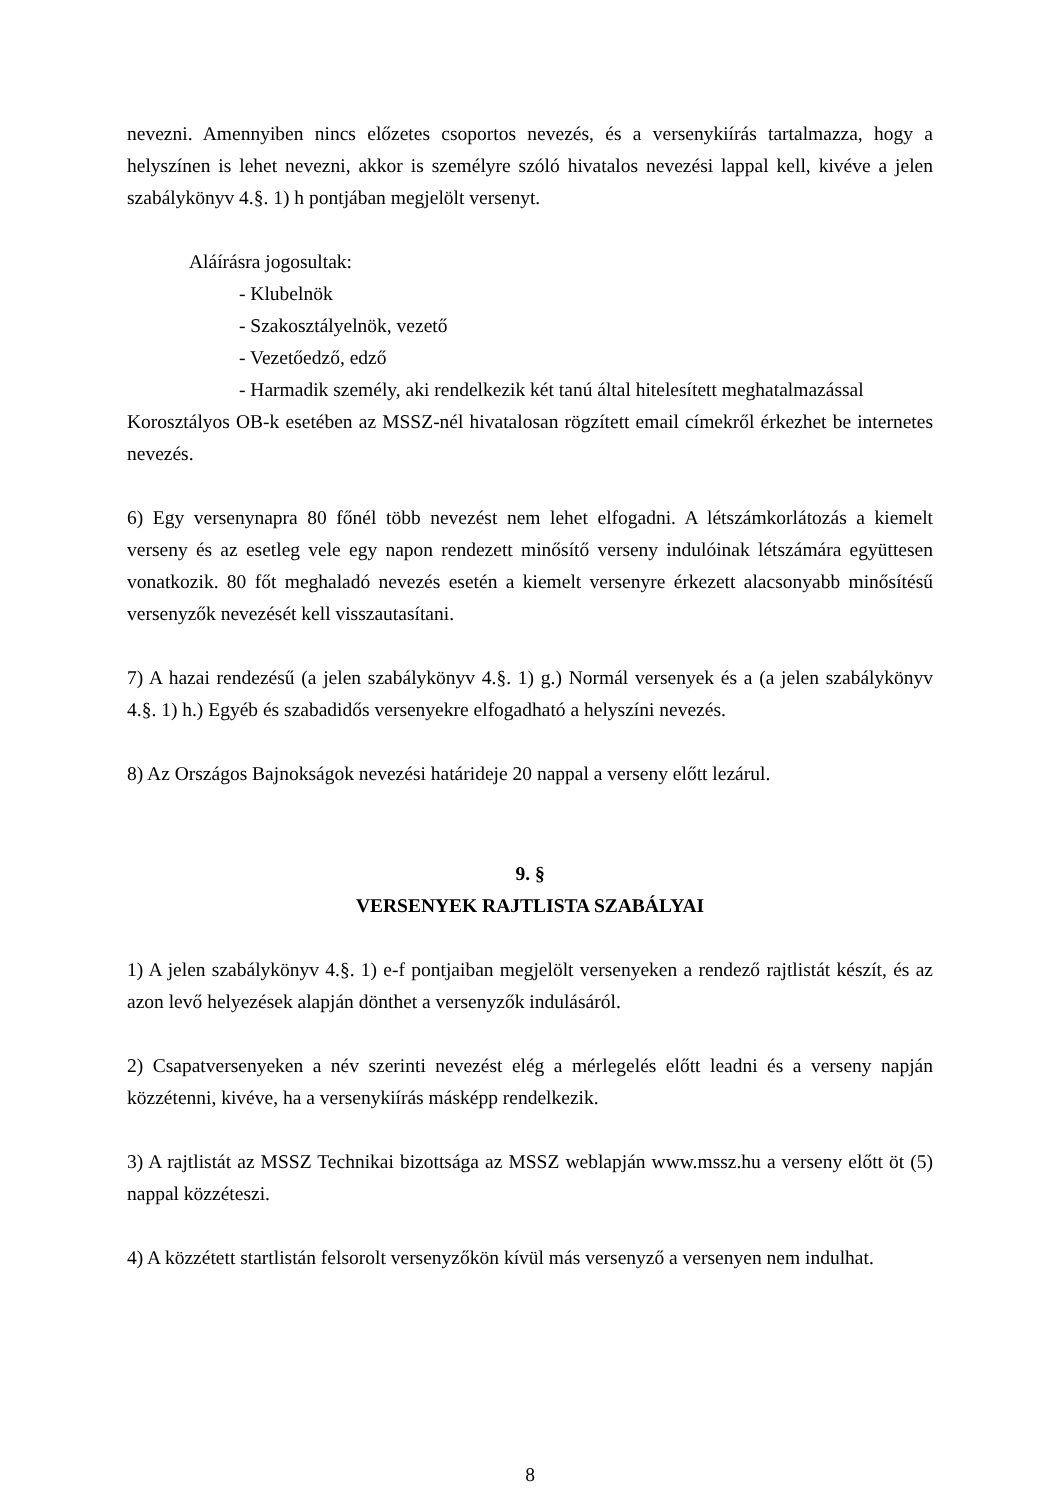nevezni. Amennyiben nincs előzetes csoportos nevezés, és a versenykiírás tartalmazza, hogy a helyszínen is lehet nevezni, akkor is személyre szóló hivatalos nevezési lappal kell, kivéve a jelen szabálykönyv 4.§. 1) h pontjában megjelölt versenyt.
Aláírásra jogosultak:
- Klubelnök
- Szakosztályelnök, vezető
- Vezetőedző, edző
- Harmadik személy, aki rendelkezik két tanú által hitelesített meghatalmazással
Korosztályos OB-k esetében az MSSZ-nél hivatalosan rögzített email címekről érkezhet be internetes nevezés.
6) Egy versenynapra 80 főnél több nevezést nem lehet elfogadni. A létszámkorlátozás a kiemelt verseny és az esetleg vele egy napon rendezett minősítő verseny indulóinak létszámára együttesen vonatkozik. 80 főt meghaladó nevezés esetén a kiemelt versenyre érkezett alacsonyabb minősítésű versenyzők nevezését kell visszautasítani.
7) A hazai rendezésű (a jelen szabálykönyv 4.§. 1) g.) Normál versenyek és a (a jelen szabálykönyv 4.§. 1) h.) Egyéb és szabadidős versenyekre elfogadható a helyszíni nevezés.
8) Az Országos Bajnokságok nevezési határideje 20 nappal a verseny előtt lezárul.
9. §
VERSENYEK RAJTLISTA SZABÁLYAI
1) A jelen szabálykönyv 4.§. 1) e-f pontjaiban megjelölt versenyeken a rendező rajtlistát készít, és az azon levő helyezések alapján dönthet a versenyzők indulásáról.
2) Csapatversenyeken a név szerinti nevezést elég a mérlegelés előtt leadni és a verseny napján közzétenni, kivéve, ha a versenykiírás másképp rendelkezik.
3) A rajtlistát az MSSZ Technikai bizottsága az MSSZ weblapján www.mssz.hu a verseny előtt öt (5) nappal közzéteszi.
4) A közzétett startlistán felsorolt versenyzőkön kívül más versenyző a versenyen nem indulhat.
8